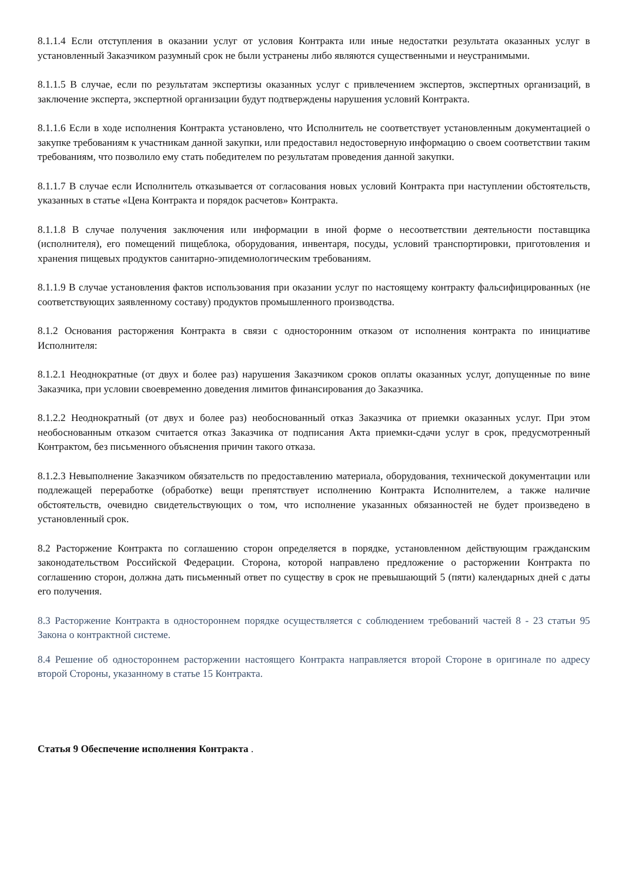8.1.1.4 Если отступления в оказании услуг от условия Контракта или иные недостатки результата оказанных услуг в установленный Заказчиком разумный срок не были устранены либо являются существенными и неустранимыми.
8.1.1.5 В случае, если по результатам экспертизы оказанных услуг с привлечением экспертов, экспертных организаций, в заключение эксперта, экспертной организации будут подтверждены нарушения условий Контракта.
8.1.1.6 Если в ходе исполнения Контракта установлено, что Исполнитель не соответствует установленным документацией о закупке требованиям к участникам данной закупки, или предоставил недостоверную информацию о своем соответствии таким требованиям, что позволило ему стать победителем по результатам проведения данной закупки.
8.1.1.7 В случае если Исполнитель отказывается от согласования новых условий Контракта при наступлении обстоятельств, указанных в статье «Цена Контракта и порядок расчетов» Контракта.
8.1.1.8 В случае получения заключения или информации в иной форме о несоответствии деятельности поставщика (исполнителя), его помещений пищеблока, оборудования, инвентаря, посуды, условий транспортировки, приготовления и хранения пищевых продуктов санитарно-эпидемиологическим требованиям.
8.1.1.9 В случае установления фактов использования при оказании услуг по настоящему контракту фальсифицированных (не соответствующих заявленному составу) продуктов промышленного производства.
8.1.2 Основания расторжения Контракта в связи с односторонним отказом от исполнения контракта по инициативе Исполнителя:
8.1.2.1 Неоднократные (от двух и более раз) нарушения Заказчиком сроков оплаты оказанных услуг, допущенные по вине Заказчика, при условии своевременно доведения лимитов финансирования до Заказчика.
8.1.2.2 Неоднократный (от двух и более раз) необоснованный отказ Заказчика от приемки оказанных услуг. При этом необоснованным отказом считается отказ Заказчика от подписания Акта приемки-сдачи услуг в срок, предусмотренный Контрактом, без письменного объяснения причин такого отказа.
8.1.2.3 Невыполнение Заказчиком обязательств по предоставлению материала, оборудования, технической документации или подлежащей переработке (обработке) вещи препятствует исполнению Контракта Исполнителем, а также наличие обстоятельств, очевидно свидетельствующих о том, что исполнение указанных обязанностей не будет произведено в установленный срок.
8.2 Расторжение Контракта по соглашению сторон определяется в порядке, установленном действующим гражданским законодательством Российской Федерации. Сторона, которой направлено предложение о расторжении Контракта по соглашению сторон, должна дать письменный ответ по существу в срок не превышающий 5 (пяти) календарных дней с даты его получения.
8.3 Расторжение Контракта в одностороннем порядке осуществляется с соблюдением требований частей 8 - 23 статьи 95 Закона о контрактной системе.
8.4 Решение об одностороннем расторжении настоящего Контракта направляется второй Стороне в оригинале по адресу второй Стороны, указанному в статье 15 Контракта.
Статья 9 Обеспечение исполнения Контракта .